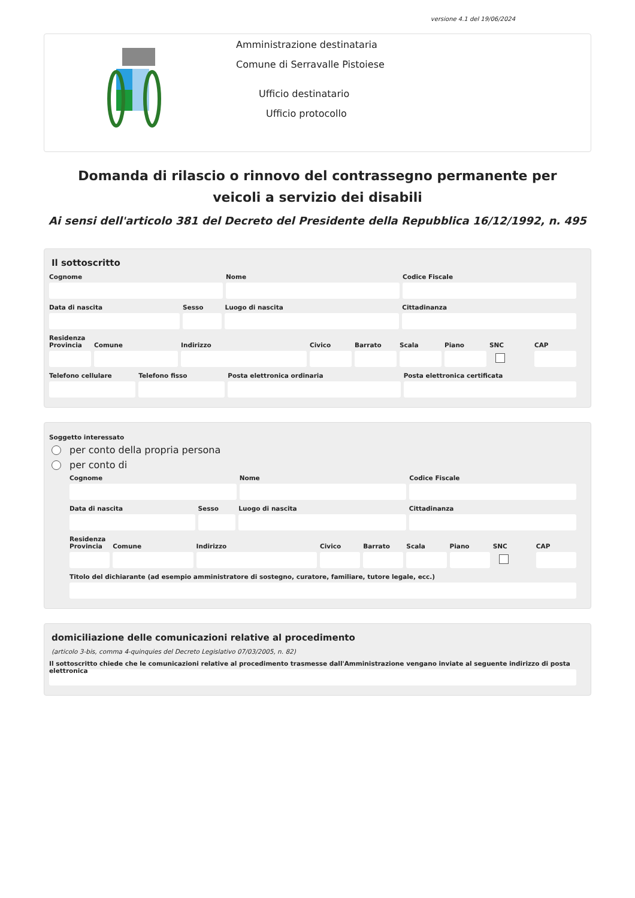versione 4.1 del 19/06/2024
Amministrazione destinataria
Comune di Serravalle Pistoiese
Ufficio destinatario
Ufficio protocollo
Domanda di rilascio o rinnovo del contrassegno permanente per veicoli a servizio dei disabili
Ai sensi dell'articolo 381 del Decreto del Presidente della Repubblica 16/12/1992, n. 495
Il sottoscritto
Cognome Nome Codice Fiscale
Data di nascita Sesso Luogo di nascita Cittadinanza
Residenza
Provincia Comune Indirizzo Civico Barrato Scala Piano SNC CAP
Telefono cellulare Telefono fisso Posta elettronica ordinaria Posta elettronica certificata
Soggetto interessato
per conto della propria persona
per conto di
Cognome Nome Codice Fiscale
Data di nascita Sesso Luogo di nascita Cittadinanza
Residenza
Provincia Comune Indirizzo Civico Barrato Scala Piano SNC CAP
Titolo del dichiarante (ad esempio amministratore di sostegno, curatore, familiare, tutore legale, ecc.)
domiciliazione delle comunicazioni relative al procedimento
(articolo 3-bis, comma 4-quinquies del Decreto Legislativo 07/03/2005, n. 82)
Il sottoscritto chiede che le comunicazioni relative al procedimento trasmesse dall'Amministrazione vengano inviate al seguente indirizzo di posta elettronica